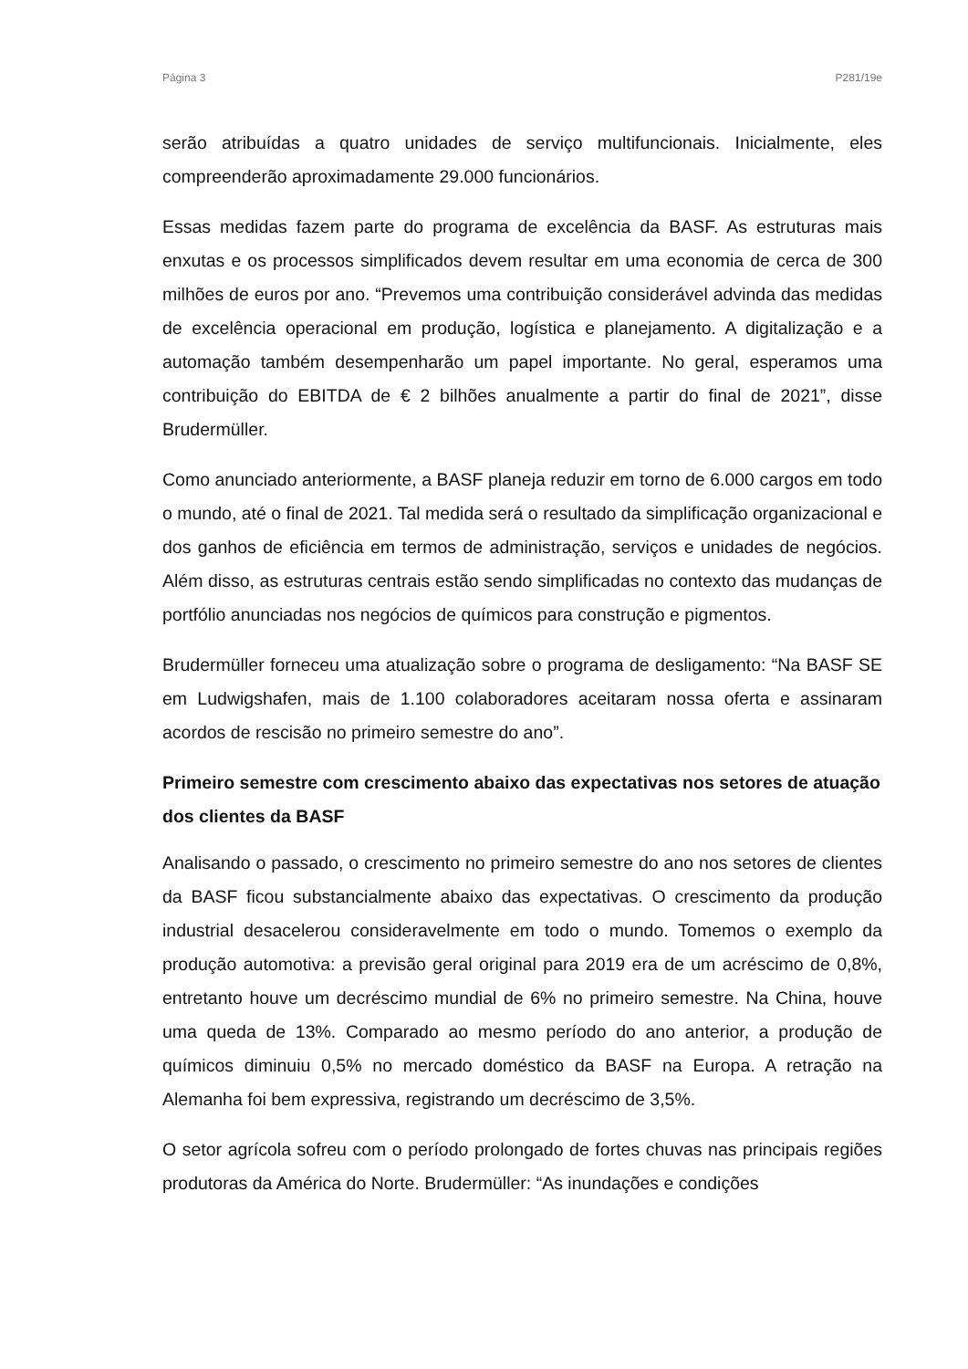Página 3 P281/19e
serão atribuídas a quatro unidades de serviço multifuncionais. Inicialmente, eles compreenderão aproximadamente 29.000 funcionários.
Essas medidas fazem parte do programa de excelência da BASF. As estruturas mais enxutas e os processos simplificados devem resultar em uma economia de cerca de 300 milhões de euros por ano. “Prevemos uma contribuição considerável advinda das medidas de excelência operacional em produção, logística e planejamento. A digitalização e a automação também desempenharão um papel importante. No geral, esperamos uma contribuição do EBITDA de € 2 bilhões anualmente a partir do final de 2021”, disse Brudermüller.
Como anunciado anteriormente, a BASF planeja reduzir em torno de 6.000 cargos em todo o mundo, até o final de 2021. Tal medida será o resultado da simplificação organizacional e dos ganhos de eficiência em termos de administração, serviços e unidades de negócios. Além disso, as estruturas centrais estão sendo simplificadas no contexto das mudanças de portfólio anunciadas nos negócios de químicos para construção e pigmentos.
Brudermüller forneceu uma atualização sobre o programa de desligamento: “Na BASF SE em Ludwigshafen, mais de 1.100 colaboradores aceitaram nossa oferta e assinaram acordos de rescisão no primeiro semestre do ano”.
Primeiro semestre com crescimento abaixo das expectativas nos setores de atuação dos clientes da BASF
Analisando o passado, o crescimento no primeiro semestre do ano nos setores de clientes da BASF ficou substancialmente abaixo das expectativas. O crescimento da produção industrial desacelerou consideravelmente em todo o mundo. Tomemos o exemplo da produção automotiva: a previsão geral original para 2019 era de um acréscimo de 0,8%, entretanto houve um decréscimo mundial de 6% no primeiro semestre. Na China, houve uma queda de 13%. Comparado ao mesmo período do ano anterior, a produção de químicos diminuiu 0,5% no mercado doméstico da BASF na Europa. A retração na Alemanha foi bem expressiva, registrando um decréscimo de 3,5%.
O setor agrícola sofreu com o período prolongado de fortes chuvas nas principais regiões produtoras da América do Norte. Brudermüller: “As inundações e condições